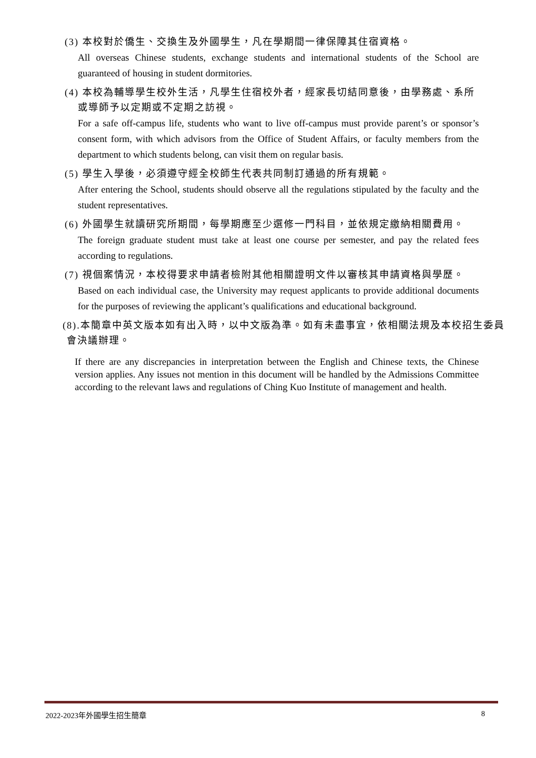(3) 本校對於僑生、交換生及外國學生，凡在學期間一律保障其住宿資格。
All overseas Chinese students, exchange students and international students of the School are guaranteed of housing in student dormitories.
(4) 本校為輔導學生校外生活，凡學生住宿校外者，經家長切結同意後，由學務處、系所或導師予以定期或不定期之訪視。
For a safe off-campus life, students who want to live off-campus must provide parent’s or sponsor’s consent form, with which advisors from the Office of Student Affairs, or faculty members from the department to which students belong, can visit them on regular basis.
(5) 學生入學後，必須遵守經全校師生代表共同制訂通過的所有規範。
After entering the School, students should observe all the regulations stipulated by the faculty and the student representatives.
(6) 外國學生就讀研究所期間，每學期應至少選修一門科目，並依規定繳納相關費用。
The foreign graduate student must take at least one course per semester, and pay the related fees according to regulations.
(7) 視個案情況，本校得要求申請者檢附其他相關證明文件以審核其申請資格與學歷。
Based on each individual case, the University may request applicants to provide additional documents for the purposes of reviewing the applicant’s qualifications and educational background.
(8).本簡章中英文版本如有出入時，以中文版為準。如有未盡事宜，依相關法規及本校招生委員會決議辦理。
If there are any discrepancies in interpretation between the English and Chinese texts, the Chinese version applies. Any issues not mention in this document will be handled by the Admissions Committee according to the relevant laws and regulations of Ching Kuo Institute of management and health.
2022-2023年外國學生招生簡章 8